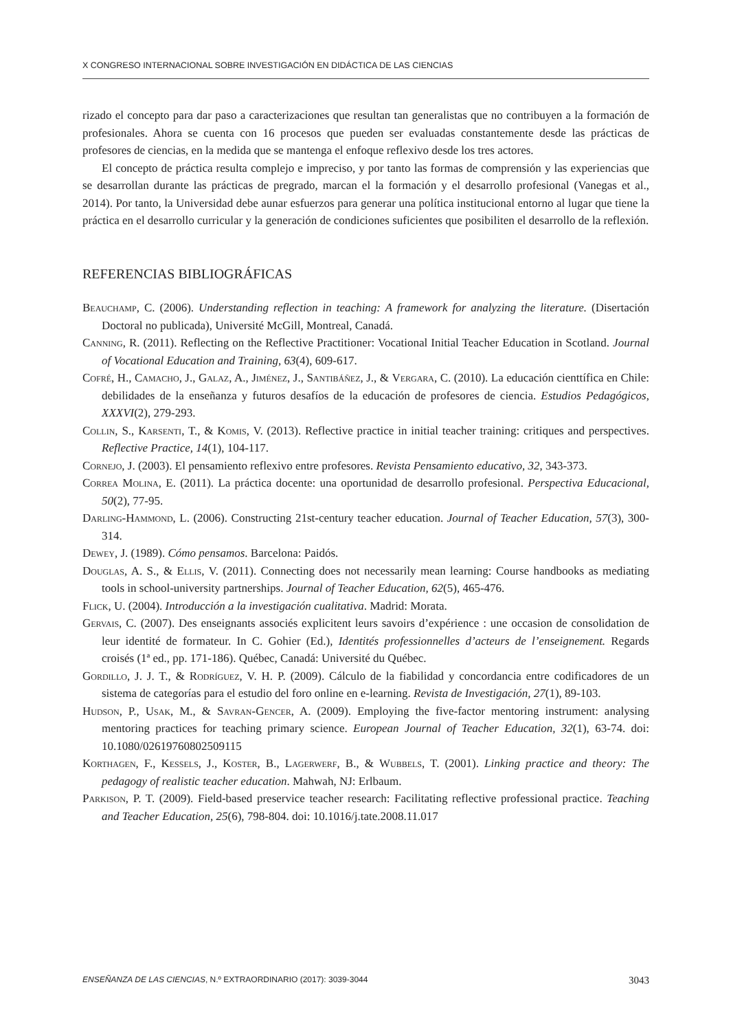X CONGRESO INTERNACIONAL SOBRE INVESTIGACIÓN EN DIDÁCTICA DE LAS CIENCIAS
rizado el concepto para dar paso a caracterizaciones que resultan tan generalistas que no contribuyen a la formación de profesionales. Ahora se cuenta con 16 procesos que pueden ser evaluadas constantemente desde las prácticas de profesores de ciencias, en la medida que se mantenga el enfoque reflexivo desde los tres actores.
El concepto de práctica resulta complejo e impreciso, y por tanto las formas de comprensión y las experiencias que se desarrollan durante las prácticas de pregrado, marcan el la formación y el desarrollo profesional (Vanegas et al., 2014). Por tanto, la Universidad debe aunar esfuerzos para generar una política institucional entorno al lugar que tiene la práctica en el desarrollo curricular y la generación de condiciones suficientes que posibiliten el desarrollo de la reflexión.
REFERENCIAS BIBLIOGRÁFICAS
Beauchamp, C. (2006). Understanding reflection in teaching: A framework for analyzing the literature. (Disertación Doctoral no publicada), Université McGill, Montreal, Canadá.
Canning, R. (2011). Reflecting on the Reflective Practitioner: Vocational Initial Teacher Education in Scotland. Journal of Vocational Education and Training, 63(4), 609-617.
Cofré, H., Camacho, J., Galaz, A., Jiménez, J., Santibáñez, J., & Vergara, C. (2010). La educación cienttífica en Chile: debilidades de la enseñanza y futuros desafíos de la educación de profesores de ciencia. Estudios Pedagógicos, XXXVI(2), 279-293.
Collin, S., Karsenti, T., & Komis, V. (2013). Reflective practice in initial teacher training: critiques and perspectives. Reflective Practice, 14(1), 104-117.
Cornejo, J. (2003). El pensamiento reflexivo entre profesores. Revista Pensamiento educativo, 32, 343-373.
Correa Molina, E. (2011). La práctica docente: una oportunidad de desarrollo profesional. Perspectiva Educacional, 50(2), 77-95.
Darling-Hammond, L. (2006). Constructing 21st-century teacher education. Journal of Teacher Education, 57(3), 300-314.
Dewey, J. (1989). Cómo pensamos. Barcelona: Paidós.
Douglas, A. S., & Ellis, V. (2011). Connecting does not necessarily mean learning: Course handbooks as mediating tools in school-university partnerships. Journal of Teacher Education, 62(5), 465-476.
Flick, U. (2004). Introducción a la investigación cualitativa. Madrid: Morata.
Gervais, C. (2007). Des enseignants associés explicitent leurs savoirs d’expérience : une occasion de consolidation de leur identité de formateur. In C. Gohier (Ed.), Identités professionnelles d’acteurs de l’enseignement. Regards croisés (1ª ed., pp. 171-186). Québec, Canadá: Université du Québec.
Gordillo, J. J. T., & Rodríguez, V. H. P. (2009). Cálculo de la fiabilidad y concordancia entre codificadores de un sistema de categorías para el estudio del foro online en e-learning. Revista de Investigación, 27(1), 89-103.
Hudson, P., Usak, M., & Savran-Gencer, A. (2009). Employing the five-factor mentoring instrument: analysing mentoring practices for teaching primary science. European Journal of Teacher Education, 32(1), 63-74. doi: 10.1080/02619760802509115
Korthagen, F., Kessels, J., Koster, B., Lagerwerf, B., & Wubbels, T. (2001). Linking practice and theory: The pedagogy of realistic teacher education. Mahwah, NJ: Erlbaum.
Parkison, P. T. (2009). Field-based preservice teacher research: Facilitating reflective professional practice. Teaching and Teacher Education, 25(6), 798-804. doi: 10.1016/j.tate.2008.11.017
ENSEÑANZA DE LAS CIENCIAS, N.º EXTRAORDINARIO (2017): 3039-3044 3043